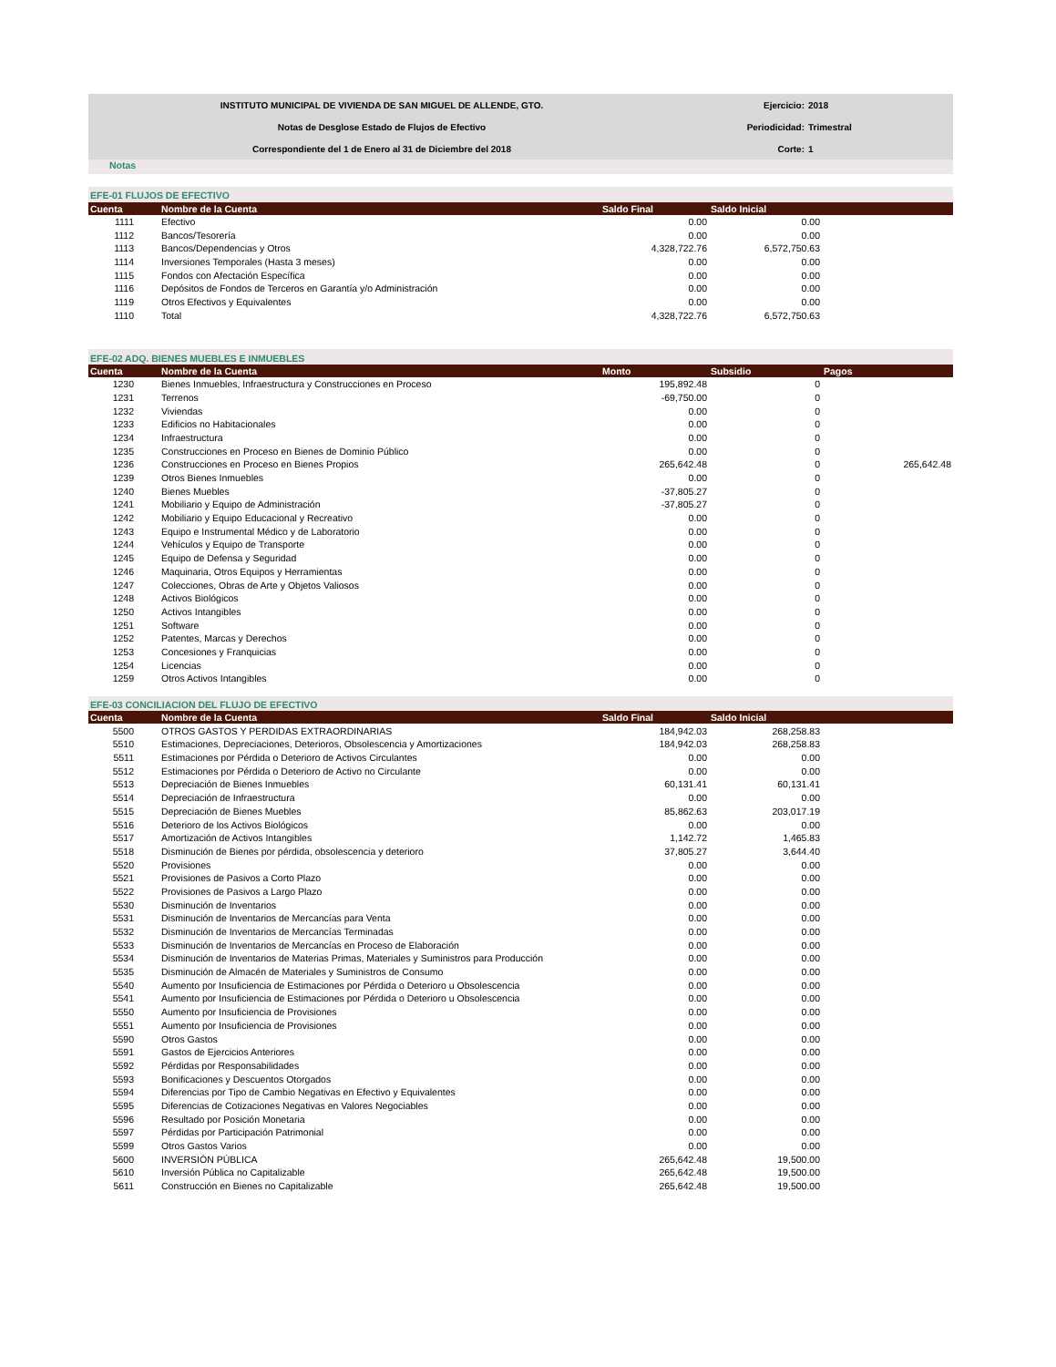| INSTITUTO MUNICIPAL DE VIVIENDA DE SAN MIGUEL DE ALLENDE, GTO. | Ejercicio: | 2018 |
| Notas de Desglose Estado de Flujos de Efectivo | Periodicidad: | Trimestral |
| Correspondiente del 1 de Enero al 31 de Diciembre del 2018 | Corte: | 1 |
Notas
| EFE-01 FLUJOS DE EFECTIVO | | | | |
| Cuenta | Nombre de la Cuenta | Saldo Final | Saldo Inicial | |
| 1111 | Efectivo | 0.00 | 0.00 | |
| 1112 | Bancos/Tesorería | 0.00 | 0.00 | |
| 1113 | Bancos/Dependencias y Otros | 4,328,722.76 | 6,572,750.63 | |
| 1114 | Inversiones Temporales (Hasta 3 meses) | 0.00 | 0.00 | |
| 1115 | Fondos con Afectación Específica | 0.00 | 0.00 | |
| 1116 | Depósitos de Fondos de Terceros en Garantía y/o Administración | 0.00 | 0.00 | |
| 1119 | Otros Efectivos y Equivalentes | 0.00 | 0.00 | |
| 1110 | Total | 4,328,722.76 | 6,572,750.63 | |
| EFE-02 ADQ. BIENES MUEBLES E INMUEBLES | | | | |
| Cuenta | Nombre de la Cuenta | Monto | Subsidio | Pagos |
| 1230 | Bienes Inmuebles, Infraestructura y Construcciones en Proceso | 195,892.48 | 0 | |
| 1231 | Terrenos | -69,750.00 | 0 | |
| 1232 | Viviendas | 0.00 | 0 | |
| 1233 | Edificios no Habitacionales | 0.00 | 0 | |
| 1234 | Infraestructura | 0.00 | 0 | |
| 1235 | Construcciones en Proceso en Bienes de Dominio Público | 0.00 | 0 | |
| 1236 | Construcciones en Proceso en Bienes Propios | 265,642.48 | 0 | 265,642.48 |
| 1239 | Otros Bienes Inmuebles | 0.00 | 0 | |
| 1240 | Bienes Muebles | -37,805.27 | 0 | |
| 1241 | Mobiliario y Equipo de Administración | -37,805.27 | 0 | |
| 1242 | Mobiliario y Equipo Educacional y Recreativo | 0.00 | 0 | |
| 1243 | Equipo e Instrumental Médico y de Laboratorio | 0.00 | 0 | |
| 1244 | Vehículos y Equipo de Transporte | 0.00 | 0 | |
| 1245 | Equipo de Defensa y Seguridad | 0.00 | 0 | |
| 1246 | Maquinaria, Otros Equipos y Herramientas | 0.00 | 0 | |
| 1247 | Colecciones, Obras de Arte y Objetos Valiosos | 0.00 | 0 | |
| 1248 | Activos Biológicos | 0.00 | 0 | |
| 1250 | Activos Intangibles | 0.00 | 0 | |
| 1251 | Software | 0.00 | 0 | |
| 1252 | Patentes, Marcas y Derechos | 0.00 | 0 | |
| 1253 | Concesiones y Franquicias | 0.00 | 0 | |
| 1254 | Licencias | 0.00 | 0 | |
| 1259 | Otros Activos Intangibles | 0.00 | 0 | |
| EFE-03 CONCILIACION DEL FLUJO DE EFECTIVO | | | | |
| Cuenta | Nombre de la Cuenta | Saldo Final | Saldo Inicial | |
| 5500 | OTROS GASTOS Y PERDIDAS EXTRAORDINARIAS | 184,942.03 | 268,258.83 | |
| 5510 | Estimaciones, Depreciaciones, Deterioros, Obsolescencia y Amortizaciones | 184,942.03 | 268,258.83 | |
| 5511 | Estimaciones por Pérdida o Deterioro de Activos Circulantes | 0.00 | 0.00 | |
| 5512 | Estimaciones por Pérdida o Deterioro de Activo no Circulante | 0.00 | 0.00 | |
| 5513 | Depreciación de Bienes Inmuebles | 60,131.41 | 60,131.41 | |
| 5514 | Depreciación de Infraestructura | 0.00 | 0.00 | |
| 5515 | Depreciación de Bienes Muebles | 85,862.63 | 203,017.19 | |
| 5516 | Deterioro de los Activos Biológicos | 0.00 | 0.00 | |
| 5517 | Amortización de Activos Intangibles | 1,142.72 | 1,465.83 | |
| 5518 | Disminución de Bienes por pérdida, obsolescencia y deterioro | 37,805.27 | 3,644.40 | |
| 5520 | Provisiones | 0.00 | 0.00 | |
| 5521 | Provisiones de Pasivos a Corto Plazo | 0.00 | 0.00 | |
| 5522 | Provisiones de Pasivos a Largo Plazo | 0.00 | 0.00 | |
| 5530 | Disminución de Inventarios | 0.00 | 0.00 | |
| 5531 | Disminución de Inventarios de Mercancías para Venta | 0.00 | 0.00 | |
| 5532 | Disminución de Inventarios de Mercancías Terminadas | 0.00 | 0.00 | |
| 5533 | Disminución de Inventarios de Mercancías en Proceso de Elaboración | 0.00 | 0.00 | |
| 5534 | Disminución de Inventarios de Materias Primas, Materiales y Suministros para Producción | 0.00 | 0.00 | |
| 5535 | Disminución de Almacén de Materiales y Suministros de Consumo | 0.00 | 0.00 | |
| 5540 | Aumento por Insuficiencia de Estimaciones por Pérdida o Deterioro u Obsolescencia | 0.00 | 0.00 | |
| 5541 | Aumento por Insuficiencia de Estimaciones por Pérdida o Deterioro u Obsolescencia | 0.00 | 0.00 | |
| 5550 | Aumento por Insuficiencia de Provisiones | 0.00 | 0.00 | |
| 5551 | Aumento por Insuficiencia de Provisiones | 0.00 | 0.00 | |
| 5590 | Otros Gastos | 0.00 | 0.00 | |
| 5591 | Gastos de Ejercicios Anteriores | 0.00 | 0.00 | |
| 5592 | Pérdidas por Responsabilidades | 0.00 | 0.00 | |
| 5593 | Bonificaciones y Descuentos Otorgados | 0.00 | 0.00 | |
| 5594 | Diferencias por Tipo de Cambio Negativas en Efectivo y Equivalentes | 0.00 | 0.00 | |
| 5595 | Diferencias de Cotizaciones Negativas en Valores Negociables | 0.00 | 0.00 | |
| 5596 | Resultado por Posición Monetaria | 0.00 | 0.00 | |
| 5597 | Pérdidas por Participación Patrimonial | 0.00 | 0.00 | |
| 5599 | Otros Gastos Varios | 0.00 | 0.00 | |
| 5600 | INVERSIÓN PÚBLICA | 265,642.48 | 19,500.00 | |
| 5610 | Inversión Pública no Capitalizable | 265,642.48 | 19,500.00 | |
| 5611 | Construcción en Bienes no Capitalizable | 265,642.48 | 19,500.00 | |